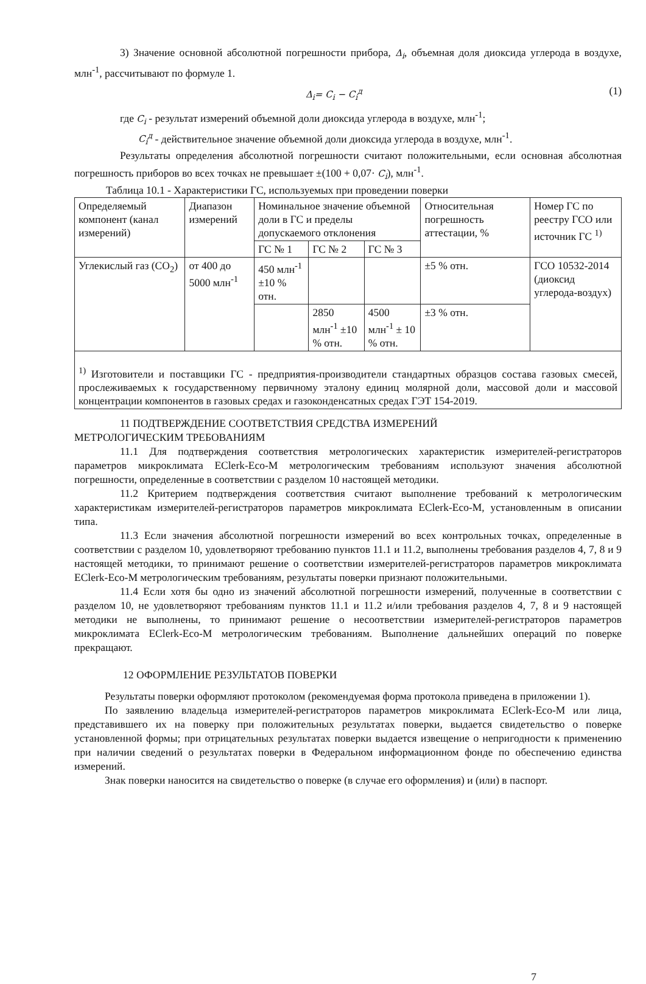3) Значение основной абсолютной погрешности прибора, Δ<sub>i</sub>, объемная доля диоксида углерода в воздухе, млн<sup>-1</sup>, рассчитывают по формуле 1.
Δ<sub>i</sub>= C<sub>i</sub> − C<sub>i</sub><sup>д</sup> (1)
где C<sub>i</sub> - результат измерений объемной доли диоксида углерода в воздухе, млн<sup>-1</sup>;
C<sub>i</sub><sup>д</sup> - действительное значение объемной доли диоксида углерода в воздухе, млн<sup>-1</sup>.
Результаты определения абсолютной погрешности считают положительными, если основная абсолютная погрешность приборов во всех точках не превышает ±(100 + 0,07· C<sub>i</sub>), млн<sup>-1</sup>.
Таблица 10.1 - Характеристики ГС, используемых при проведении поверки
| Определяемый компонент (канал измерений) | Диапазон измерений | Номинальное значение объемной доли в ГС и пределы допускаемого отклонения | | | Относительная погрешность аттестации, % | Номер ГС по реестру ГСО или источник ГС <sup>1)</sup> |
| --- | --- | --- | --- | --- | --- | --- |
| | | ГС № 1 | ГС № 2 | ГС № 3 | | |
| Углекислый газ (СО<sub>2</sub>) | от 400 до 5000 млн<sup>-1</sup> | 450 млн<sup>-1</sup> ±10 % отн. | | | ±5 % отн. | ГСО 10532-2014 (диоксид углерода-воздух) |
| | | | 2850 млн<sup>-1</sup> ±10 % отн. | 4500 млн<sup>-1</sup> ± 10 % отн. | ±3 % отн. | |
| <sup>1)</sup> Изготовители и поставщики ГС - предприятия-производители стандартных образцов состава газовых смесей, прослеживаемых к государственному первичному эталону единиц молярной доли, массовой доли и массовой концентрации компонентов в газовых средах и газоконденсатных средах ГЭТ 154-2019. | | | | | | |
11 ПОДТВЕРЖДЕНИЕ СООТВЕТСТВИЯ СРЕДСТВА ИЗМЕРЕНИЙ
МЕТРОЛОГИЧЕСКИМ ТРЕБОВАНИЯМ
11.1 Для подтверждения соответствия метрологических характеристик измерителей-регистраторов параметров микроклимата EClerk-Eco-M метрологическим требованиям используют значения абсолютной погрешности, определенные в соответствии с разделом 10 настоящей методики.
11.2 Критерием подтверждения соответствия считают выполнение требований к метрологическим характеристикам измерителей-регистраторов параметров микроклимата EClerk-Eco-M, установленным в описании типа.
11.3 Если значения абсолютной погрешности измерений во всех контрольных точках, определенные в соответствии с разделом 10, удовлетворяют требованию пунктов 11.1 и 11.2, выполнены требования разделов 4, 7, 8 и 9 настоящей методики, то принимают решение о соответствии измерителей-регистраторов параметров микроклимата EClerk-Eco-M метрологическим требованиям, результаты поверки признают положительными.
11.4 Если хотя бы одно из значений абсолютной погрешности измерений, полученные в соответствии с разделом 10, не удовлетворяют требованиям пунктов 11.1 и 11.2 и/или требования разделов 4, 7, 8 и 9 настоящей методики не выполнены, то принимают решение о несоответствии измерителей-регистраторов параметров микроклимата EClerk-Eco-M метрологическим требованиям. Выполнение дальнейших операций по поверке прекращают.
12 ОФОРМЛЕНИЕ РЕЗУЛЬТАТОВ ПОВЕРКИ
Результаты поверки оформляют протоколом (рекомендуемая форма протокола приведена в приложении 1).
По заявлению владельца измерителей-регистраторов параметров микроклимата EClerk-Eco-M или лица, представившего их на поверку при положительных результатах поверки, выдается свидетельство о поверке установленной формы; при отрицательных результатах поверки выдается извещение о непригодности к применению при наличии сведений о результатах поверки в Федеральном информационном фонде по обеспечению единства измерений.
Знак поверки наносится на свидетельство о поверке (в случае его оформления) и (или) в паспорт.
7